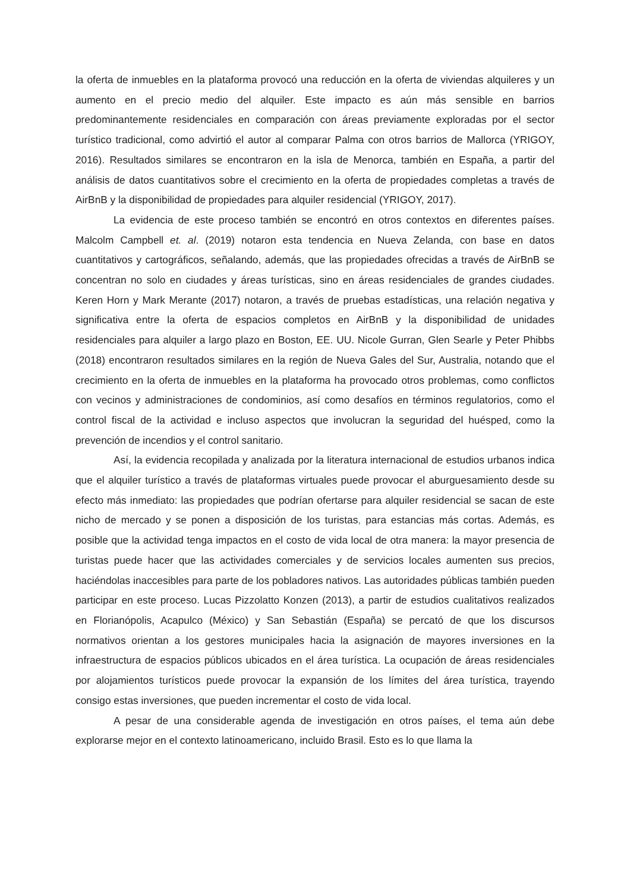la oferta de inmuebles en la plataforma provocó una reducción en la oferta de viviendas alquileres y un aumento en el precio medio del alquiler. Este impacto es aún más sensible en barrios predominantemente residenciales en comparación con áreas previamente exploradas por el sector turístico tradicional, como advirtió el autor al comparar Palma con otros barrios de Mallorca (YRIGOY, 2016). Resultados similares se encontraron en la isla de Menorca, también en España, a partir del análisis de datos cuantitativos sobre el crecimiento en la oferta de propiedades completas a través de AirBnB y la disponibilidad de propiedades para alquiler residencial (YRIGOY, 2017).
La evidencia de este proceso también se encontró en otros contextos en diferentes países. Malcolm Campbell et. al. (2019) notaron esta tendencia en Nueva Zelanda, con base en datos cuantitativos y cartográficos, señalando, además, que las propiedades ofrecidas a través de AirBnB se concentran no solo en ciudades y áreas turísticas, sino en áreas residenciales de grandes ciudades. Keren Horn y Mark Merante (2017) notaron, a través de pruebas estadísticas, una relación negativa y significativa entre la oferta de espacios completos en AirBnB y la disponibilidad de unidades residenciales para alquiler a largo plazo en Boston, EE. UU. Nicole Gurran, Glen Searle y Peter Phibbs (2018) encontraron resultados similares en la región de Nueva Gales del Sur, Australia, notando que el crecimiento en la oferta de inmuebles en la plataforma ha provocado otros problemas, como conflictos con vecinos y administraciones de condominios, así como desafíos en términos regulatorios, como el control fiscal de la actividad e incluso aspectos que involucran la seguridad del huésped, como la prevención de incendios y el control sanitario.
Así, la evidencia recopilada y analizada por la literatura internacional de estudios urbanos indica que el alquiler turístico a través de plataformas virtuales puede provocar el aburguesamiento desde su efecto más inmediato: las propiedades que podrían ofertarse para alquiler residencial se sacan de este nicho de mercado y se ponen a disposición de los turistas, para estancias más cortas. Además, es posible que la actividad tenga impactos en el costo de vida local de otra manera: la mayor presencia de turistas puede hacer que las actividades comerciales y de servicios locales aumenten sus precios, haciéndolas inaccesibles para parte de los pobladores nativos. Las autoridades públicas también pueden participar en este proceso. Lucas Pizzolatto Konzen (2013), a partir de estudios cualitativos realizados en Florianópolis, Acapulco (México) y San Sebastián (España) se percató de que los discursos normativos orientan a los gestores municipales hacia la asignación de mayores inversiones en la infraestructura de espacios públicos ubicados en el área turística. La ocupación de áreas residenciales por alojamientos turísticos puede provocar la expansión de los límites del área turística, trayendo consigo estas inversiones, que pueden incrementar el costo de vida local.
A pesar de una considerable agenda de investigación en otros países, el tema aún debe explorarse mejor en el contexto latinoamericano, incluido Brasil. Esto es lo que llama la